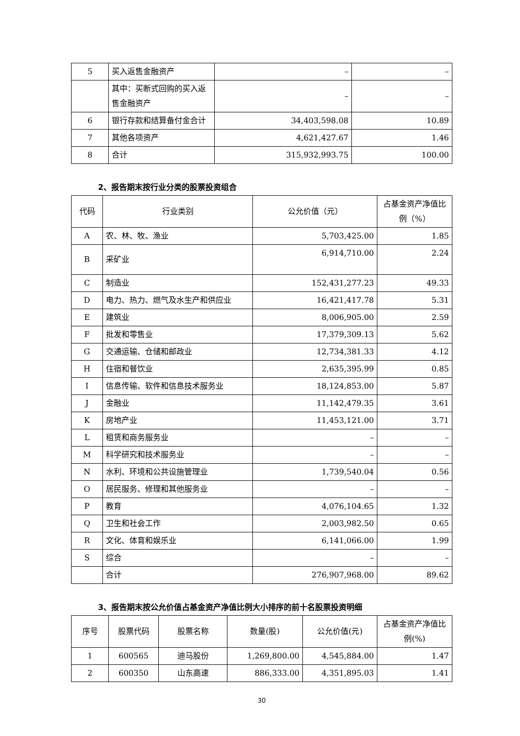| 5 | 买入返售金融资产 | – | – |
| | 其中：买断式回购的买入返售金融资产 | – | – |
| 6 | 银行存款和结算备付金合计 | 34,403,598.08 | 10.89 |
| 7 | 其他各项资产 | 4,621,427.67 | 1.46 |
| 8 | 合计 | 315,932,993.75 | 100.00 |
2、报告期末按行业分类的股票投资组合
| 代码 | 行业类别 | 公允价值（元） | 占基金资产净值比例（%） |
| --- | --- | --- | --- |
| A | 农、林、牧、渔业 | 5,703,425.00 | 1.85 |
| B | 采矿业 | 6,914,710.00 | 2.24 |
| C | 制造业 | 152,431,277.23 | 49.33 |
| D | 电力、热力、燃气及水生产和供应业 | 16,421,417.78 | 5.31 |
| E | 建筑业 | 8,006,905.00 | 2.59 |
| F | 批发和零售业 | 17,379,309.13 | 5.62 |
| G | 交通运输、仓储和邮政业 | 12,734,381.33 | 4.12 |
| H | 住宿和餐饮业 | 2,635,395.99 | 0.85 |
| I | 信息传输、软件和信息技术服务业 | 18,124,853.00 | 5.87 |
| J | 金融业 | 11,142,479.35 | 3.61 |
| K | 房地产业 | 11,453,121.00 | 3.71 |
| L | 租赁和商务服务业 | – | – |
| M | 科学研究和技术服务业 | – | – |
| N | 水利、环境和公共设施管理业 | 1,739,540.04 | 0.56 |
| O | 居民服务、修理和其他服务业 | – | – |
| P | 教育 | 4,076,104.65 | 1.32 |
| Q | 卫生和社会工作 | 2,003,982.50 | 0.65 |
| R | 文化、体育和娱乐业 | 6,141,066.00 | 1.99 |
| S | 综合 | – | – |
| | 合计 | 276,907,968.00 | 89.62 |
3、报告期末按公允价值占基金资产净值比例大小排序的前十名股票投资明细
| 序号 | 股票代码 | 股票名称 | 数量(股) | 公允价值(元) | 占基金资产净值比例(%) |
| --- | --- | --- | --- | --- | --- |
| 1 | 600565 | 迪马股份 | 1,269,800.00 | 4,545,884.00 | 1.47 |
| 2 | 600350 | 山东高速 | 886,333.00 | 4,351,895.03 | 1.41 |
30